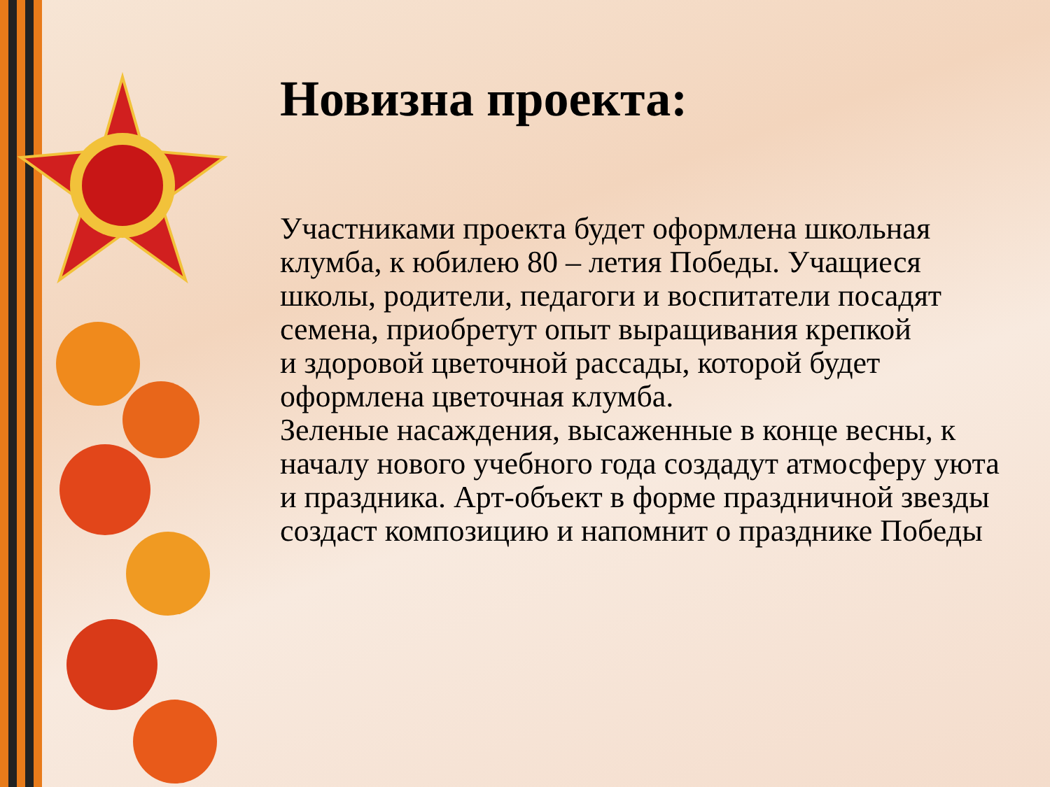Новизна проекта:
Участниками проекта будет оформлена школьная клумба, к юбилею 80 – летия Победы. Учащиеся школы, родители, педагоги и воспитатели посадят семена, приобретут опыт выращивания крепкой
и здоровой цветочной рассады, которой будет оформлена цветочная клумба.
Зеленые насаждения, высаженные в конце весны, к началу нового учебного года создадут атмосферу уюта и праздника. Арт-объект в форме праздничной звезды создаст композицию и напомнит о празднике Победы